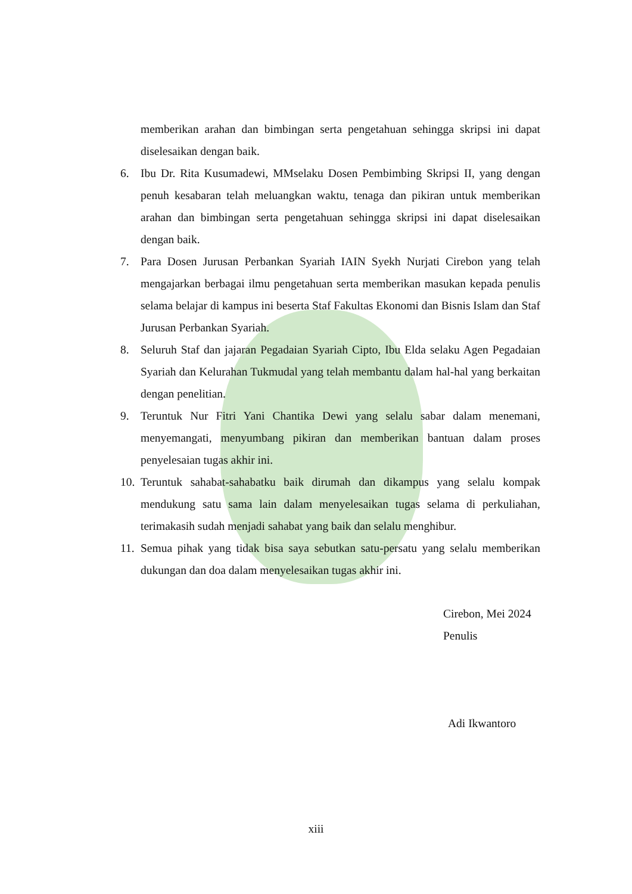memberikan arahan dan bimbingan serta pengetahuan sehingga skripsi ini dapat diselesaikan dengan baik.
6. Ibu Dr. Rita Kusumadewi, MMselaku Dosen Pembimbing Skripsi II, yang dengan penuh kesabaran telah meluangkan waktu, tenaga dan pikiran untuk memberikan arahan dan bimbingan serta pengetahuan sehingga skripsi ini dapat diselesaikan dengan baik.
7. Para Dosen Jurusan Perbankan Syariah IAIN Syekh Nurjati Cirebon yang telah mengajarkan berbagai ilmu pengetahuan serta memberikan masukan kepada penulis selama belajar di kampus ini beserta Staf Fakultas Ekonomi dan Bisnis Islam dan Staf Jurusan Perbankan Syariah.
8. Seluruh Staf dan jajaran Pegadaian Syariah Cipto, Ibu Elda selaku Agen Pegadaian Syariah dan Kelurahan Tukmudal yang telah membantu dalam hal-hal yang berkaitan dengan penelitian.
9. Teruntuk Nur Fitri Yani Chantika Dewi yang selalu sabar dalam menemani, menyemangati, menyumbang pikiran dan memberikan bantuan dalam proses penyelesaian tugas akhir ini.
10.
Teruntuk sahabat-sahabatku baik dirumah dan dikampus yang selalu kompak mendukung satu sama lain dalam menyelesaikan tugas selama di perkuliahan, terimakasih sudah menjadi sahabat yang baik dan selalu menghibur.
11.
Semua pihak yang tidak bisa saya sebutkan satu-persatu yang selalu memberikan dukungan dan doa dalam menyelesaikan tugas akhir ini.
Cirebon, Mei 2024
Penulis
Adi Ikwantoro
xiii